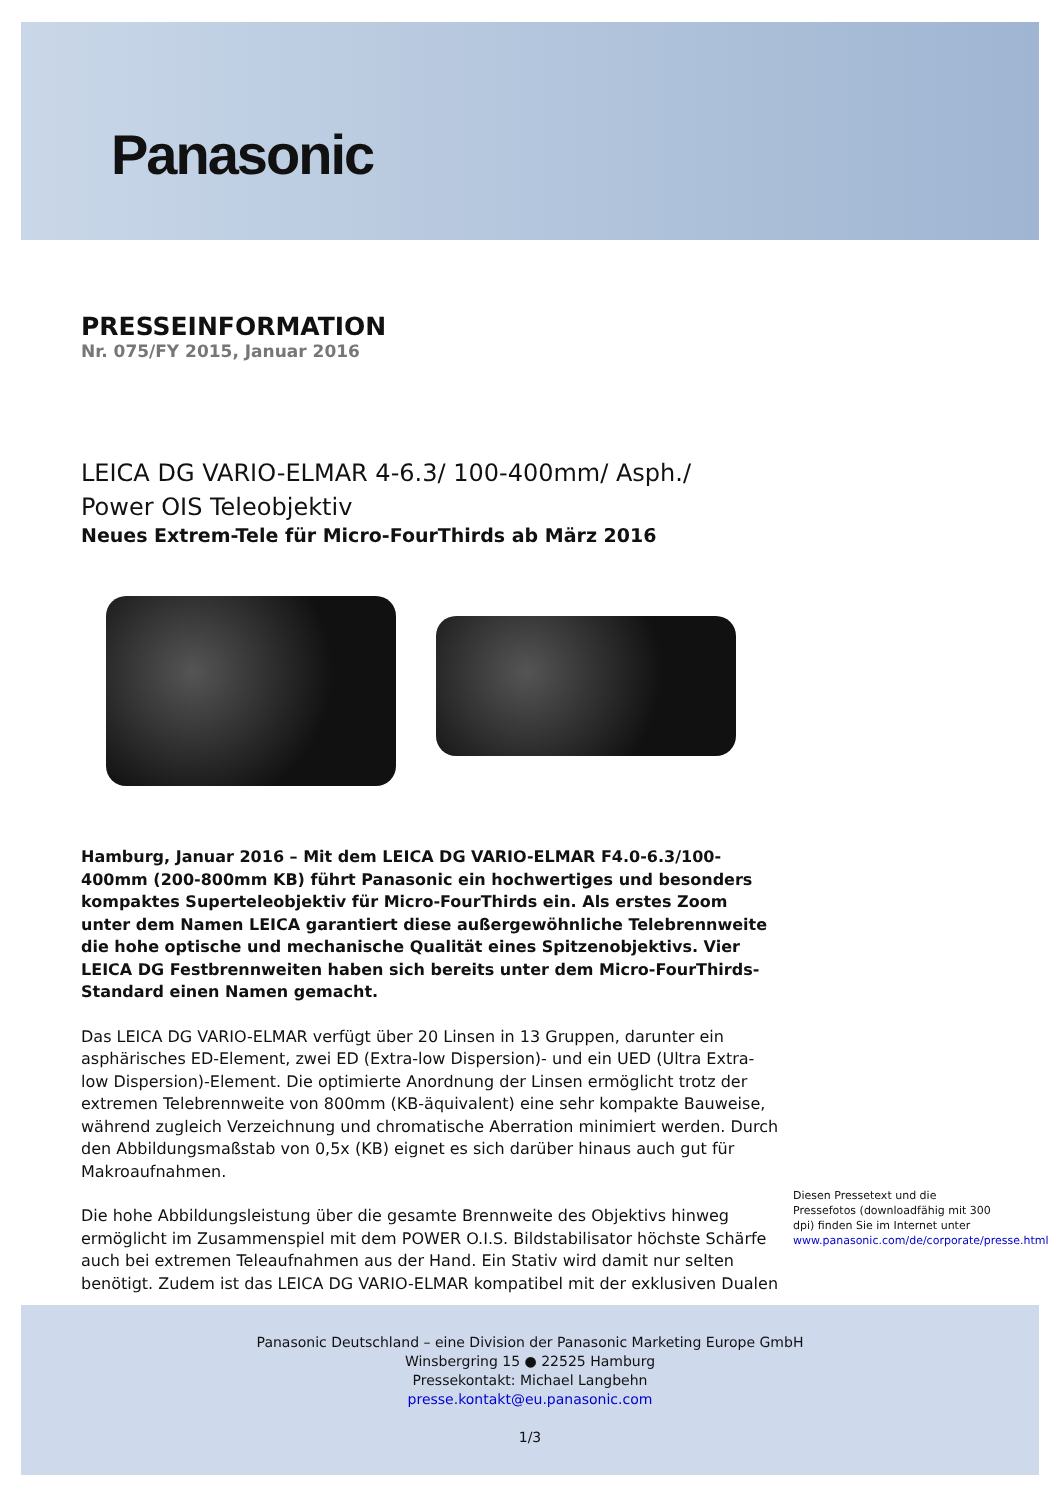Panasonic
PRESSEINFORMATION
Nr. 075/FY 2015, Januar 2016
LEICA DG VARIO-ELMAR 4-6.3/ 100-400mm/ Asph./
Power OIS Teleobjektiv
Neues Extrem-Tele für Micro-FourThirds ab März 2016
Hamburg, Januar 2016 – Mit dem LEICA DG VARIO-ELMAR F4.0-6.3/100-400mm (200-800mm KB) führt Panasonic ein hochwertiges und besonders kompaktes Superteleobjektiv für Micro-FourThirds ein. Als erstes Zoom unter dem Namen LEICA garantiert diese außergewöhnliche Telebrennweite die hohe optische und mechanische Qualität eines Spitzenobjektivs. Vier LEICA DG Festbrennweiten haben sich bereits unter dem Micro-FourThirds-Standard einen Namen gemacht.
Das LEICA DG VARIO-ELMAR verfügt über 20 Linsen in 13 Gruppen, darunter ein asphärisches ED-Element, zwei ED (Extra-low Dispersion)- und ein UED (Ultra Extra-low Dispersion)-Element. Die optimierte Anordnung der Linsen ermöglicht trotz der extremen Telebrennweite von 800mm (KB-äquivalent) eine sehr kompakte Bauweise, während zugleich Verzeichnung und chromatische Aberration minimiert werden. Durch den Abbildungsmaßstab von 0,5x (KB) eignet es sich darüber hinaus auch gut für Makroaufnahmen.
Die hohe Abbildungsleistung über die gesamte Brennweite des Objektivs hinweg ermöglicht im Zusammenspiel mit dem POWER O.I.S. Bildstabilisator höchste Schärfe auch bei extremen Teleaufnahmen aus der Hand. Ein Stativ wird damit nur selten benötigt. Zudem ist das LEICA DG VARIO-ELMAR kompatibel mit der exklusiven Dualen
Diesen Pressetext und die Pressefotos (downloadfähig mit 300 dpi) finden Sie im Internet unter www.panasonic.com/de/corporate/presse.html
Panasonic Deutschland – eine Division der Panasonic Marketing Europe GmbH
Winsbergring 15 ● 22525 Hamburg
Pressekontakt: Michael Langbehn
presse.kontakt@eu.panasonic.com
1/3